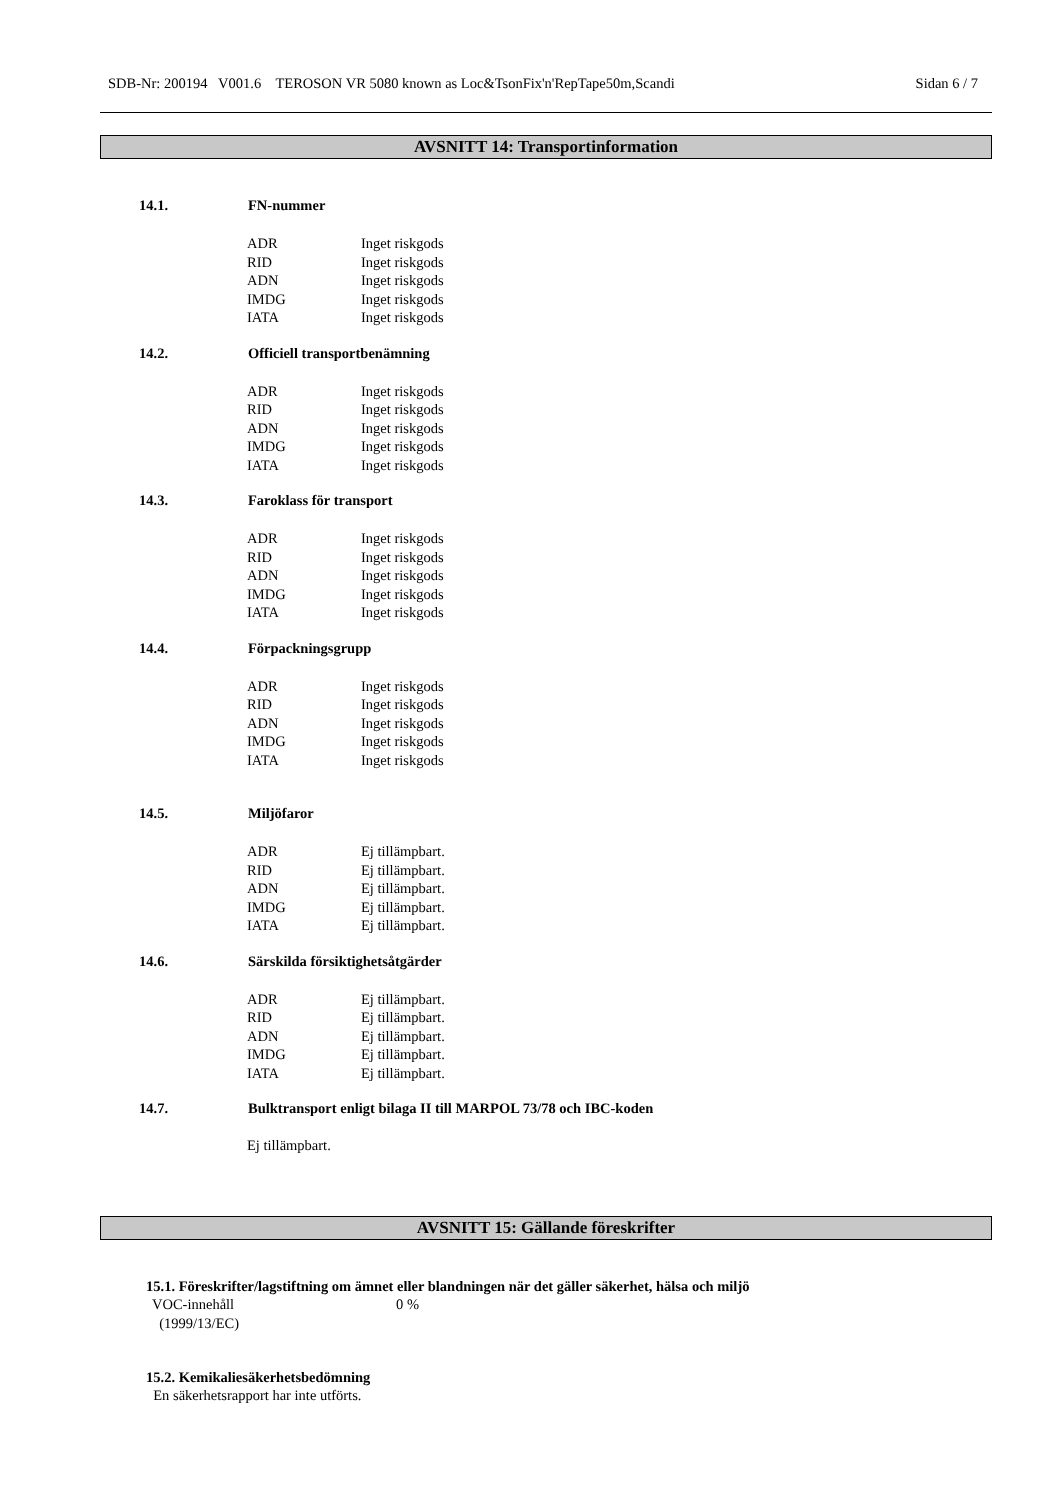SDB-Nr: 200194 V001.6 TEROSON VR 5080 known as Loc&TsonFix'n'RepTape50m,Scandi Sidan 6 / 7
AVSNITT 14: Transportinformation
14.1. FN-nummer
| ADR | Inget riskgods |
| RID | Inget riskgods |
| ADN | Inget riskgods |
| IMDG | Inget riskgods |
| IATA | Inget riskgods |
14.2. Officiell transportbenämning
| ADR | Inget riskgods |
| RID | Inget riskgods |
| ADN | Inget riskgods |
| IMDG | Inget riskgods |
| IATA | Inget riskgods |
14.3. Faroklass för transport
| ADR | Inget riskgods |
| RID | Inget riskgods |
| ADN | Inget riskgods |
| IMDG | Inget riskgods |
| IATA | Inget riskgods |
14.4. Förpackningsgrupp
| ADR | Inget riskgods |
| RID | Inget riskgods |
| ADN | Inget riskgods |
| IMDG | Inget riskgods |
| IATA | Inget riskgods |
14.5. Miljöfaror
| ADR | Ej tillämpbart. |
| RID | Ej tillämpbart. |
| ADN | Ej tillämpbart. |
| IMDG | Ej tillämpbart. |
| IATA | Ej tillämpbart. |
14.6. Särskilda försiktighetsåtgärder
| ADR | Ej tillämpbart. |
| RID | Ej tillämpbart. |
| ADN | Ej tillämpbart. |
| IMDG | Ej tillämpbart. |
| IATA | Ej tillämpbart. |
14.7. Bulktransport enligt bilaga II till MARPOL 73/78 och IBC-koden
Ej tillämpbart.
AVSNITT 15: Gällande föreskrifter
15.1. Föreskrifter/lagstiftning om ämnet eller blandningen när det gäller säkerhet, hälsa och miljö
| VOC-innehåll (1999/13/EC) | 0 % |
15.2. Kemikaliesäkerhetsbedömning
En säkerhetsrapport har inte utförts.